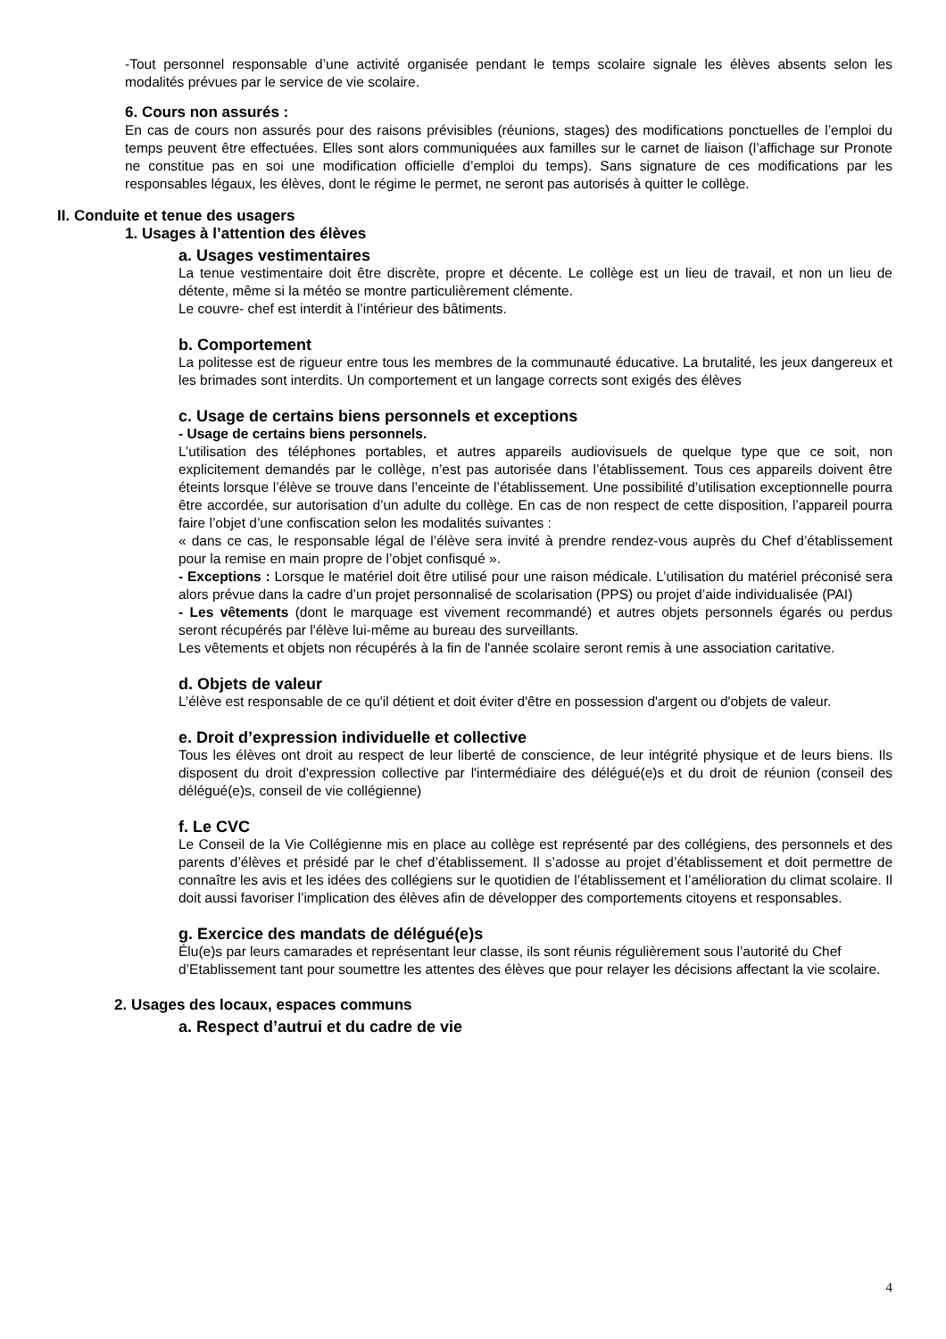-Tout personnel responsable d’une activité organisée pendant le temps scolaire signale les élèves absents selon les modalités prévues par le service de vie scolaire.
6. Cours non assurés :
En cas de cours non assurés pour des raisons prévisibles (réunions, stages) des modifications ponctuelles de l’emploi du temps peuvent être effectuées. Elles sont alors communiquées aux familles sur le carnet de liaison (l’affichage sur Pronote ne constitue pas en soi une modification officielle d’emploi du temps). Sans signature de ces modifications par les responsables légaux, les élèves, dont le régime le permet, ne seront pas autorisés à quitter le collège.
II. Conduite et tenue des usagers
1. Usages à l’attention des élèves
a. Usages vestimentaires
La tenue vestimentaire doit être discrète, propre et décente. Le collège est un lieu de travail, et non un lieu de détente, même si la météo se montre particulièrement clémente.
Le couvre- chef est interdit à l’intérieur des bâtiments.
b. Comportement
La politesse est de rigueur entre tous les membres de la communauté éducative. La brutalité, les jeux dangereux et les brimades sont interdits. Un comportement et un langage corrects sont exigés des élèves
c. Usage de certains biens personnels et exceptions
- Usage de certains biens personnels.
L’utilisation des téléphones portables, et autres appareils audiovisuels de quelque type que ce soit, non explicitement demandés par le collège, n’est pas autorisée dans l’établissement. Tous ces appareils doivent être éteints lorsque l’élève se trouve dans l’enceinte de l’établissement. Une possibilité d’utilisation exceptionnelle pourra être accordée, sur autorisation d’un adulte du collège. En cas de non respect de cette disposition, l’appareil pourra faire l’objet d’une confiscation selon les modalités suivantes :
« dans ce cas, le responsable légal de l’élève sera invité à prendre rendez-vous auprès du Chef d’établissement pour la remise en main propre de l’objet confisqué ».
- Exceptions : Lorsque le matériel doit être utilisé pour une raison médicale. L’utilisation du matériel préconisé sera alors prévue dans la cadre d’un projet personnalisé de scolarisation (PPS) ou projet d’aide individualisée (PAI)
- Les vêtements (dont le marquage est vivement recommandé) et autres objets personnels égarés ou perdus seront récupérés par l'élève lui-même au bureau des surveillants.
Les vêtements et objets non récupérés à la fin de l'année scolaire seront remis à une association caritative.
d. Objets de valeur
L’élève est responsable de ce qu'il détient et doit éviter d'être en possession d'argent ou d'objets de valeur.
e. Droit d’expression individuelle et collective
Tous les élèves ont droit au respect de leur liberté de conscience, de leur intégrité physique et de leurs biens. Ils disposent du droit d'expression collective par l'intermédiaire des délégué(e)s et du droit de réunion (conseil des délégué(e)s, conseil de vie collégienne)
f. Le CVC
Le Conseil de la Vie Collégienne mis en place au collège est représenté par des collégiens, des personnels et des parents d’élèves et présidé par le chef d’établissement. Il s’adosse au projet d’établissement et doit permettre de connaître les avis et les idées des collégiens sur le quotidien de l’établissement et l’amélioration du climat scolaire. Il doit aussi favoriser l’implication des élèves afin de développer des comportements citoyens et responsables.
g. Exercice des mandats de délégué(e)s
Élu(e)s par leurs camarades et représentant leur classe, ils sont réunis régulièrement sous l’autorité du Chef d’Etablissement tant pour soumettre les attentes des élèves que pour relayer les décisions affectant la vie scolaire.
2. Usages des locaux, espaces communs
a. Respect d’autrui et du cadre de vie
4